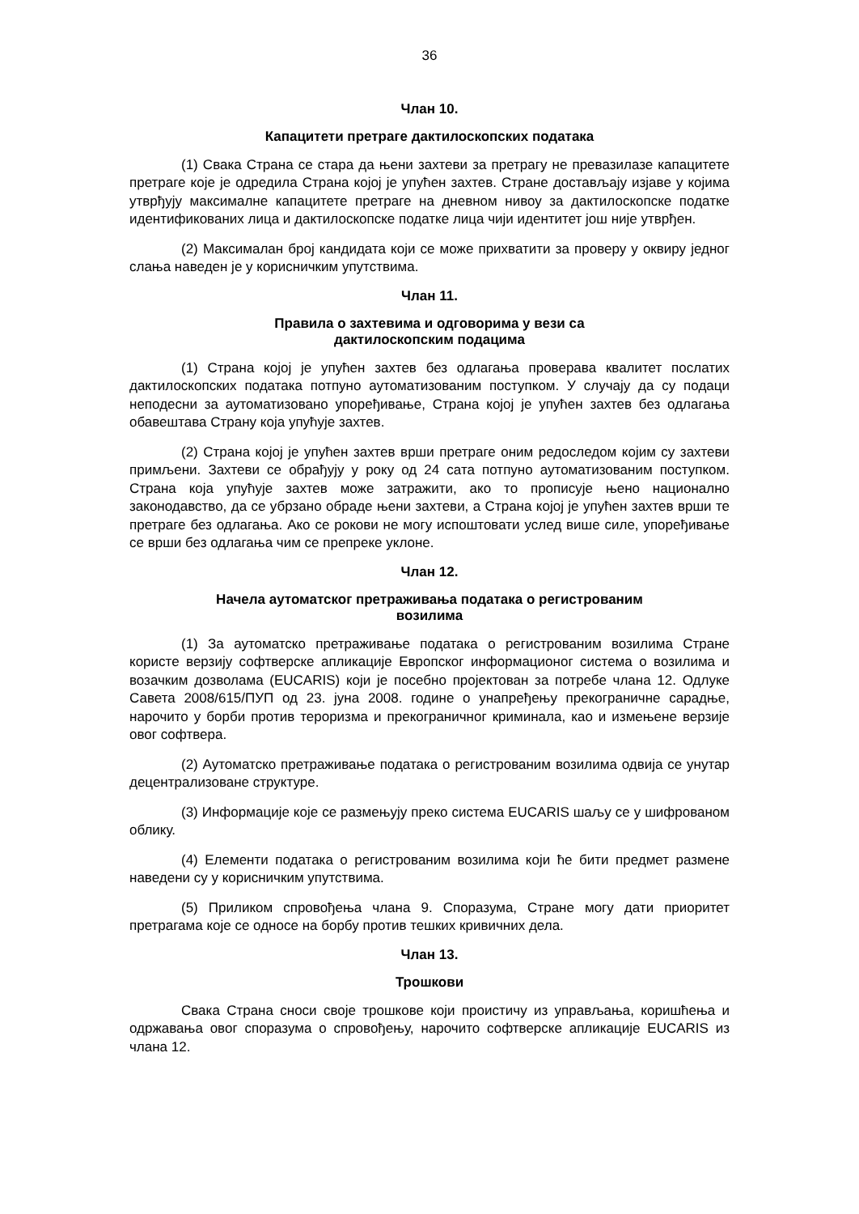36
Члан 10.
Капацитети претраге дактилоскопских података
(1) Свака Страна се стара да њени захтеви за претрагу не превазилазе капацитете претраге које је одредила Страна којој је упућен захтев. Стране достављају изјаве у којима утврђују максималне капацитете претраге на дневном нивоу за дактилоскопске податке идентификованих лица и дактилоскопске податке лица чији идентитет још није утврђен.
(2) Максималан број кандидата који се може прихватити за проверу у оквиру једног слања наведен је у корисничким упутствима.
Члан 11.
Правила о захтевима и одговорима у вези са
дактилоскопским подацима
(1) Страна којој је упућен захтев без одлагања проверава квалитет послатих дактилоскопских података потпуно аутоматизованим поступком. У случају да су подаци неподесни за аутоматизовано упоређивање, Страна којој је упућен захтев без одлагања обавештава Страну која упућује захтев.
(2) Страна којој је упућен захтев врши претраге оним редоследом којим су захтеви примљени. Захтеви се обрађују у року од 24 сата потпуно аутоматизованим поступком. Страна која упућује захтев може затражити, ако то прописује њено национално законодавство, да се убрзано обраде њени захтеви, а Страна којој је упућен захтев врши те претраге без одлагања. Ако се рокови не могу испоштовати услед више силе, упоређивање се врши без одлагања чим се препреке уклоне.
Члан 12.
Начела аутоматског претраживања података о регистрованим
возилима
(1) За аутоматско претраживање података о регистрованим возилима Стране користе верзију софтверске апликације Европског информационог система о возилима и возачким дозволама (EUCARIS) који је посебно пројектован за потребе члана 12. Одлуке Савета 2008/615/ПУП од 23. јуна 2008. године о унапређењу прекограничне сарадње, нарочито у борби против тероризма и прекограничног криминала, као и измењене верзије овог софтвера.
(2) Аутоматско претраживање података о регистрованим возилима одвија се унутар децентрализоване структуре.
(3) Информације које се размењују преко система EUCARIS шаљу се у шифрованом облику.
(4) Елементи података о регистрованим возилима који ће бити предмет размене наведени су у корисничким упутствима.
(5) Приликом спровођења члана 9. Споразума, Стране могу дати приоритет претрагама које се односе на борбу против тешких кривичних дела.
Члан 13.
Трошкови
Свака Страна сноси своје трошкове који проистичу из управљања, коришћења и одржавања овог споразума о спровођењу, нарочито софтверске апликације EUCARIS из члана 12.